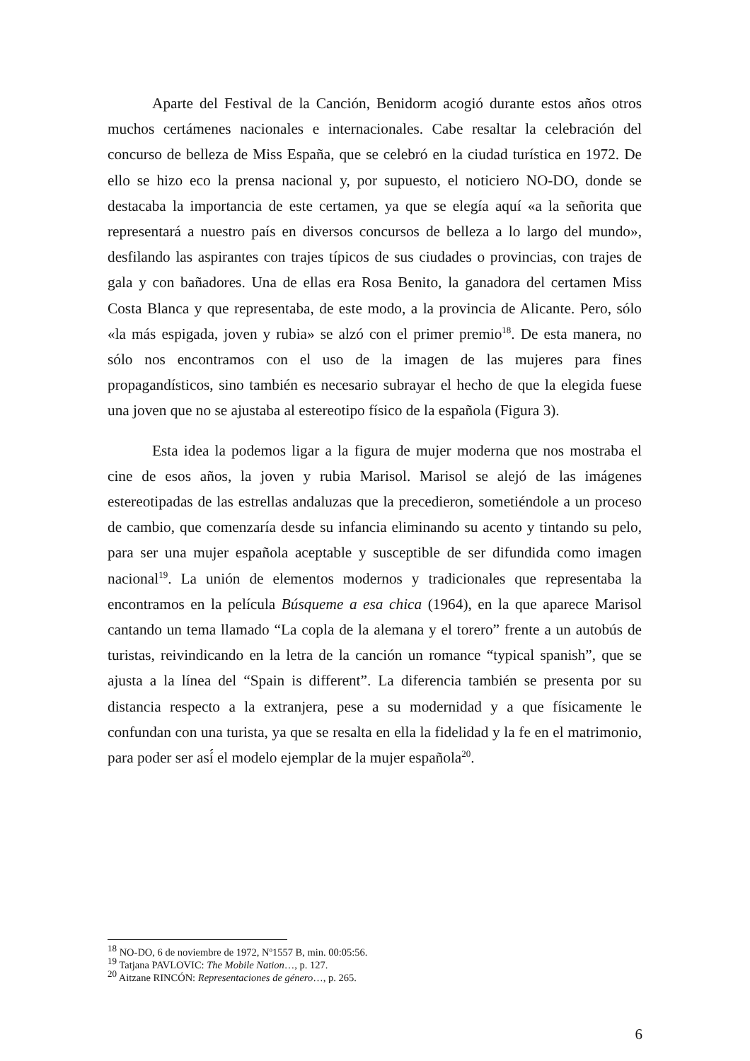Aparte del Festival de la Canción, Benidorm acogió durante estos años otros muchos certámenes nacionales e internacionales. Cabe resaltar la celebración del concurso de belleza de Miss España, que se celebró en la ciudad turística en 1972. De ello se hizo eco la prensa nacional y, por supuesto, el noticiero NO-DO, donde se destacaba la importancia de este certamen, ya que se elegía aquí «a la señorita que representará a nuestro país en diversos concursos de belleza a lo largo del mundo», desfilando las aspirantes con trajes típicos de sus ciudades o provincias, con trajes de gala y con bañadores. Una de ellas era Rosa Benito, la ganadora del certamen Miss Costa Blanca y que representaba, de este modo, a la provincia de Alicante. Pero, sólo «la más espigada, joven y rubia» se alzó con el primer premio<sup>18</sup>. De esta manera, no sólo nos encontramos con el uso de la imagen de las mujeres para fines propagandísticos, sino también es necesario subrayar el hecho de que la elegida fuese una joven que no se ajustaba al estereotipo físico de la española (Figura 3).
Esta idea la podemos ligar a la figura de mujer moderna que nos mostraba el cine de esos años, la joven y rubia Marisol. Marisol se alejó de las imágenes estereotipadas de las estrellas andaluzas que la precedieron, sometiéndole a un proceso de cambio, que comenzaría desde su infancia eliminando su acento y tintando su pelo, para ser una mujer española aceptable y susceptible de ser difundida como imagen nacional<sup>19</sup>. La unión de elementos modernos y tradicionales que representaba la encontramos en la película Búsqueme a esa chica (1964), en la que aparece Marisol cantando un tema llamado “La copla de la alemana y el torero” frente a un autobús de turistas, reivindicando en la letra de la canción un romance “typical spanish”, que se ajusta a la línea del “Spain is different”. La diferencia también se presenta por su distancia respecto a la extranjera, pese a su modernidad y a que físicamente le confundan con una turista, ya que se resalta en ella la fidelidad y la fe en el matrimonio, para poder ser así́ el modelo ejemplar de la mujer española<sup>20</sup>.
<sup>18</sup> NO-DO, 6 de noviembre de 1972, Nº1557 B, min. 00:05:56.
<sup>19</sup> Tatjana PAVLOVIC: The Mobile Nation…, p. 127.
<sup>20</sup> Aitzane RINCÓN: Representaciones de género…, p. 265.
6